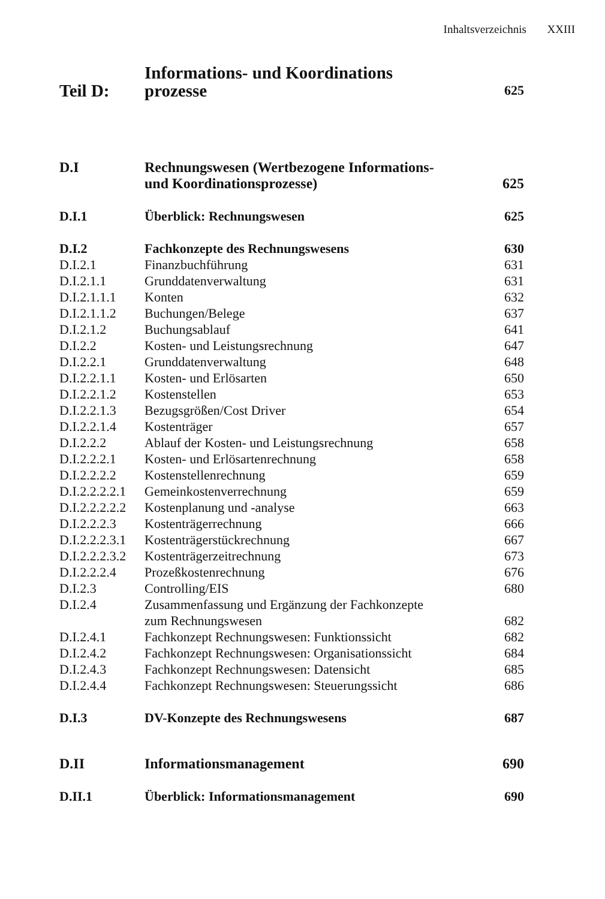Inhaltsverzeichnis XXIII
| Teil D: | Informations- und Koordinations prozesse | 625 |
| D.I | Rechnungswesen (Wertbezogene Informations- und Koordinationsprozesse) | 625 |
| D.I.1 | Überblick: Rechnungswesen | 625 |
| D.I.2 | Fachkonzepte des Rechnungswesens | 630 |
| D.I.2.1 | Finanzbuchführung | 631 |
| D.I.2.1.1 | Grunddatenverwaltung | 631 |
| D.I.2.1.1.1 | Konten | 632 |
| D.I.2.1.1.2 | Buchungen/Belege | 637 |
| D.I.2.1.2 | Buchungsablauf | 641 |
| D.I.2.2 | Kosten- und Leistungsrechnung | 647 |
| D.I.2.2.1 | Grunddatenverwaltung | 648 |
| D.I.2.2.1.1 | Kosten- und Erlösarten | 650 |
| D.I.2.2.1.2 | Kostenstellen | 653 |
| D.I.2.2.1.3 | Bezugsgrößen/Cost Driver | 654 |
| D.I.2.2.1.4 | Kostenträger | 657 |
| D.I.2.2.2 | Ablauf der Kosten- und Leistungsrechnung | 658 |
| D.I.2.2.2.1 | Kosten- und Erlösartenrechnung | 658 |
| D.I.2.2.2.2 | Kostenstellenrechnung | 659 |
| D.I.2.2.2.2.1 | Gemeinkostenverrechnung | 659 |
| D.I.2.2.2.2.2 | Kostenplanung und -analyse | 663 |
| D.I.2.2.2.3 | Kostenträgerrechnung | 666 |
| D.I.2.2.2.3.1 | Kostenträgerstückrechnung | 667 |
| D.I.2.2.2.3.2 | Kostenträgerzeitrechnung | 673 |
| D.I.2.2.2.4 | Prozeßkostenrechnung | 676 |
| D.I.2.3 | Controlling/EIS | 680 |
| D.I.2.4 | Zusammenfassung und Ergänzung der Fachkonzepte zum Rechnungswesen | 682 |
| D.I.2.4.1 | Fachkonzept Rechnungswesen: Funktionssicht | 682 |
| D.I.2.4.2 | Fachkonzept Rechnungswesen: Organisationssicht | 684 |
| D.I.2.4.3 | Fachkonzept Rechnungswesen: Datensicht | 685 |
| D.I.2.4.4 | Fachkonzept Rechnungswesen: Steuerungssicht | 686 |
| D.I.3 | DV-Konzepte des Rechnungswesens | 687 |
| D.II | Informationsmanagement | 690 |
| D.II.1 | Überblick: Informationsmanagement | 690 |